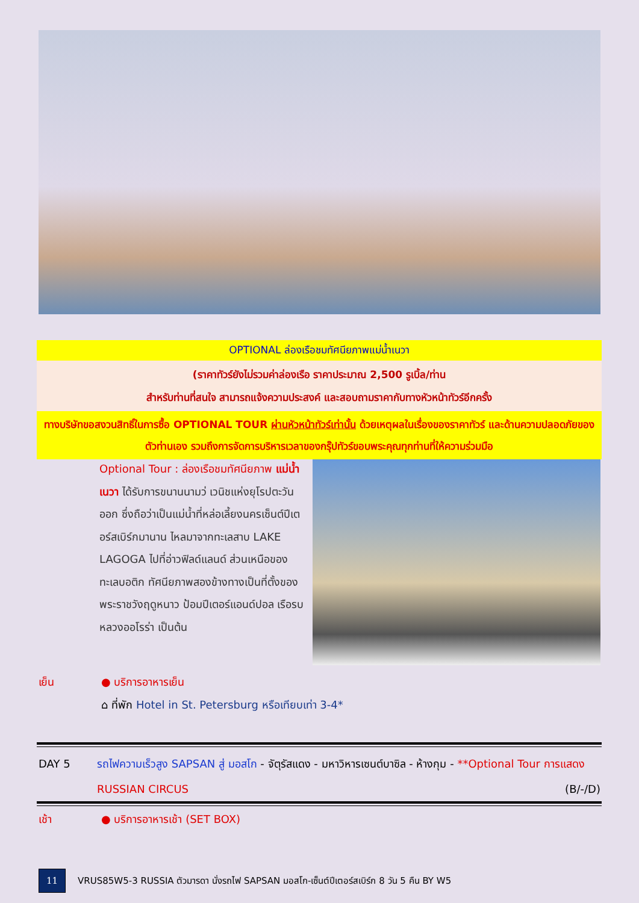OPTIONAL ล่องเรือชมทัศนียภาพแม่น้ำเนวา
(ราคาทัวร์ยังไม่รวมค่าล่องเรือ ราคาประมาณ 2,500 รูเบิ้ล/ท่าน
สำหรับท่านที่สนใจ สามารถแจ้งความประสงค์ และสอบถามราคากับทางหัวหน้าทัวร์อีกครั้ง
ทางบริษัทขอสงวนสิทธิ์ในการซื้อ OPTIONAL TOUR ผ่านหัวหน้าทัวร์เท่านั้น ด้วยเหตุผลในเรื่องของราคาทัวร์ และด้านความปลอดภัยของตัวท่านเอง รวมถึงการจัดการบริหารเวลาของกรุ๊ปทัวร์ขอบพระคุณทุกท่านที่ให้ความร่วมมือ
Optional Tour : ล่องเรือชมทัศนียภาพ แม่น้ำเนวา ได้รับการขนานนามว่ เวนิชแห่งยุโรปตะวันออก ซึ่งถือว่าเป็นแม่น้ำที่หล่อเลี้ยงนครเซ็นต์ปีเตอร์สเบิร์กมานาน ไหลมาจากทะเลสาบ LAKE LAGOGA ไปที่อ่าวฟิลด์แลนด์ ส่วนเหนือของทะเลบอติก ทัศนียภาพสองข้างทางเป็นที่ตั้งของพระราชวังฤดูหนาว ป้อมปีเตอร์แอนด์ปอล เรือรบหลวงออโรร่า เป็นต้น
เย็น ● บริการอาหารเย็น
⌂ ที่พัก Hotel in St. Petersburg หรือเทียบเท่า 3-4*
DAY 5 รถไฟความเร็วสูง SAPSAN สู่ มอสโก - จัตุรัสแดง - มหาวิหารเซนต์บาซิล - ห้างกุม - **Optional Tour การแสดง RUSSIAN CIRCUS (B/-/D)
เช้า ● บริการอาหารเช้า (SET BOX)
11 VRUS85W5-3 RUSSIA ตัวมารดา นั่งรถไฟ SAPSAN มอสโก-เซ็นต์ปีเตอร์สเบิร์ก 8 วัน 5 คืน BY W5